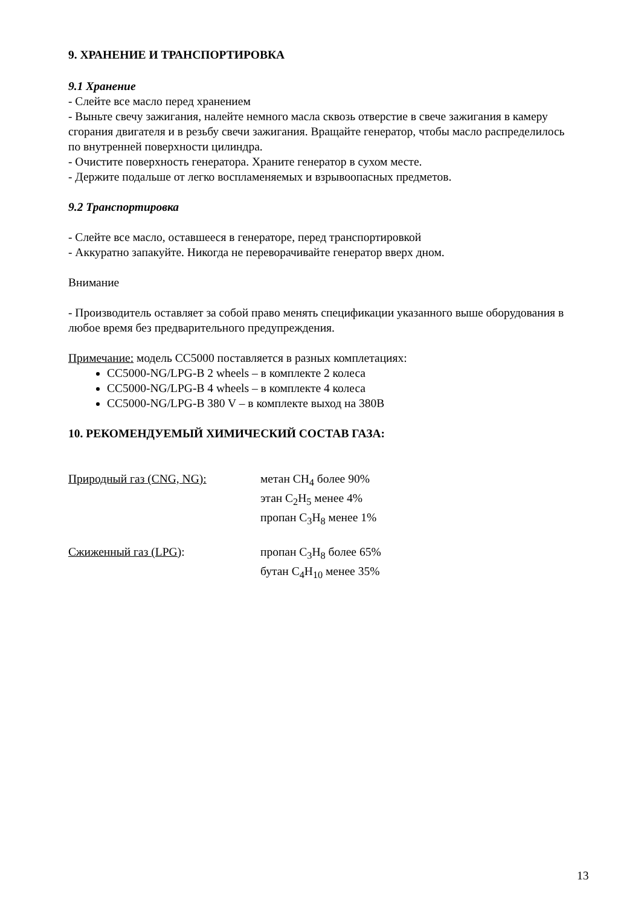9. ХРАНЕНИЕ И ТРАНСПОРТИРОВКА
9.1 Хранение
- Слейте все масло перед хранением
- Выньте свечу зажигания, налейте немного масла сквозь отверстие в свече зажигания в камеру сгорания двигателя и в резьбу свечи зажигания. Вращайте генератор, чтобы масло распределилось по внутренней поверхности цилиндра.
- Очистите поверхность генератора. Храните генератор в сухом месте.
- Держите подальше от легко воспламеняемых и взрывоопасных предметов.
9.2 Транспортировка
- Слейте все масло, оставшееся в генераторе, перед транспортировкой
- Аккуратно запакуйте. Никогда не переворачивайте генератор вверх дном.
Внимание
- Производитель оставляет за собой право менять спецификации указанного выше оборудования в любое время без предварительного предупреждения.
Примечание: модель CC5000 поставляется в разных комплетациях:
CC5000-NG/LPG-B 2 wheels – в комплекте 2 колеса
CC5000-NG/LPG-B 4 wheels – в комплекте 4 колеса
CC5000-NG/LPG-B 380 V – в комплекте выход на 380В
10. РЕКОМЕНДУЕМЫЙ ХИМИЧЕСКИЙ СОСТАВ ГАЗА:
Природный газ (CNG, NG): метан CH<sub>4</sub> более 90%
этан C<sub>2</sub>H<sub>5</sub> менее 4%
пропан C<sub>3</sub>H<sub>8</sub> менее 1%
Сжиженный газ (LPG): пропан C<sub>3</sub>H<sub>8</sub> более 65%
бутан C<sub>4</sub>H<sub>10</sub> менее 35%
13